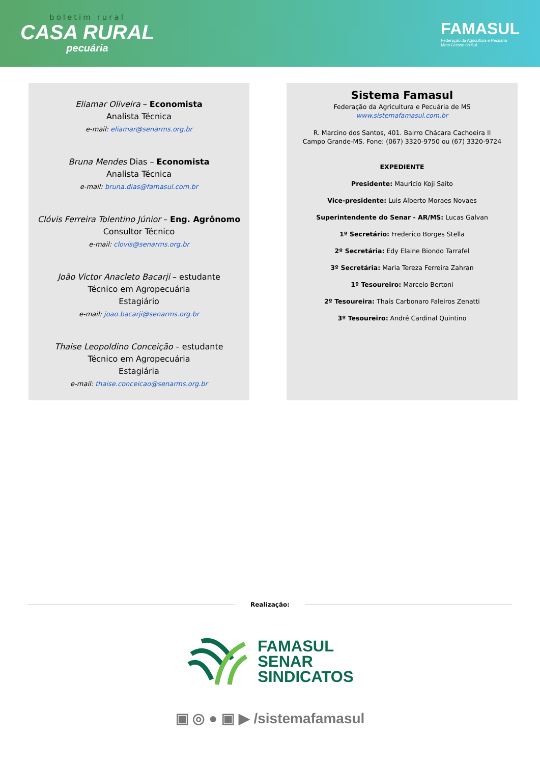boletim rural
CASA RURAL
pecuária
FAMASUL
Federação da Agricultura e Pecuária
Mato Grosso do Sul
Eliamar Oliveira – Economista
Analista Técnica
e-mail: eliamar@senarms.org.br
Bruna Mendes Dias – Economista
Analista Técnica
e-mail: bruna.dias@famasul.com.br
Clóvis Ferreira Tolentino Júnior – Eng. Agrônomo
Consultor Técnico
e-mail: clovis@senarms.org.br
João Victor Anacleto Bacarji – estudante
Técnico em Agropecuária
Estagiário
e-mail: joao.bacarji@senarms.org.br
Thaise Leopoldino Conceição – estudante
Técnico em Agropecuária
Estagiária
e-mail: thaise.conceicao@senarms.org.br
Sistema Famasul
Federação da Agricultura e Pecuária de MS
www.sistemafamasul.com.br
R. Marcino dos Santos, 401. Bairro Chácara Cachoeira II
Campo Grande-MS. Fone: (067) 3320-9750 ou (67) 3320-9724
EXPEDIENTE
Presidente: Mauricio Koji Saito
Vice-presidente: Luis Alberto Moraes Novaes
Superintendente do Senar - AR/MS: Lucas Galvan
1º Secretário: Frederico Borges Stella
2º Secretária: Edy Elaine Biondo Tarrafel
3º Secretária: Maria Tereza Ferreira Zahran
1º Tesoureiro: Marcelo Bertoni
2º Tesoureira: Thaís Carbonaro Faleiros Zenatti
3º Tesoureiro: André Cardinal Quintino
Realização:
FAMASUL
SENAR
SINDICATOS
▣ ◎ ● ▣ ▶ /sistemafamasul